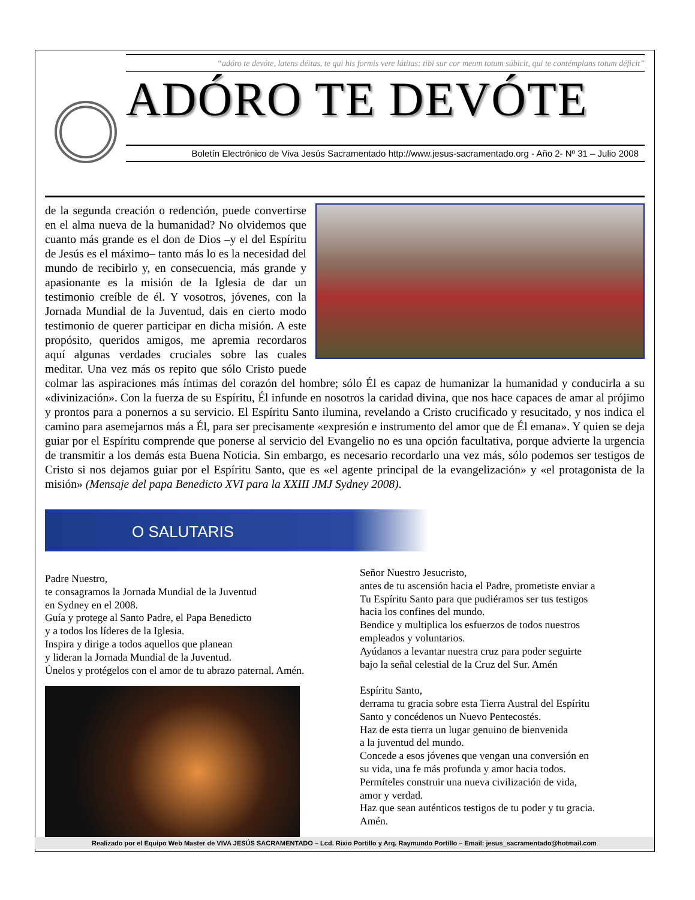“adóro te devóte, latens déitas, te qui his formis vere látitas: tibi sur cor meum totum súbicit, qui te contémplans totum déficit”
ADÓRO TE DEVÓTE
Boletín Electrónico de Viva Jesús Sacramentado http://www.jesus-sacramentado.org - Año 2- Nº 31 – Julio 2008
de la segunda creación o redención, puede convertirse en el alma nueva de la humanidad? No olvidemos que cuanto más grande es el don de Dios –y el del Espíritu de Jesús es el máximo– tanto más lo es la necesidad del mundo de recibirlo y, en consecuencia, más grande y apasionante es la misión de la Iglesia de dar un testimonio creíble de él. Y vosotros, jóvenes, con la Jornada Mundial de la Juventud, dais en cierto modo testimonio de querer participar en dicha misión. A este propósito, queridos amigos, me apremia recordaros aquí algunas verdades cruciales sobre las cuales meditar. Una vez más os repito que sólo Cristo puede colmar las aspiraciones más íntimas del corazón del hombre; sólo Él es capaz de humanizar la humanidad y conducirla a su «divinización». Con la fuerza de su Espíritu, Él infunde en nosotros la caridad divina, que nos hace capaces de amar al prójimo y prontos para a ponernos a su servicio. El Espíritu Santo ilumina, revelando a Cristo crucificado y resucitado, y nos indica el camino para asemejarnos más a Él, para ser precisamente «expresión e instrumento del amor que de Él emana». Y quien se deja guiar por el Espíritu comprende que ponerse al servicio del Evangelio no es una opción facultativa, porque advierte la urgencia de transmitir a los demás esta Buena Noticia. Sin embargo, es necesario recordarlo una vez más, sólo podemos ser testigos de Cristo si nos dejamos guiar por el Espíritu Santo, que es «el agente principal de la evangelización» y «el protagonista de la misión» (Mensaje del papa Benedicto XVI para la XXIII JMJ Sydney 2008).
O SALUTARIS
Padre Nuestro,
te consagramos la Jornada Mundial de la Juventud
en Sydney en el 2008.
Guía y protege al Santo Padre, el Papa Benedicto
y a todos los líderes de la Iglesia.
Inspira y dirige a todos aquellos que planean
y lideran la Jornada Mundial de la Juventud.
Únelos y protégelos con el amor de tu abrazo paternal. Amén.
Señor Nuestro Jesucristo,
antes de tu ascensión hacia el Padre, prometiste enviar a
Tu Espíritu Santo para que pudiéramos ser tus testigos
hacia los confines del mundo.
Bendice y multiplica los esfuerzos de todos nuestros
empleados y voluntarios.
Ayúdanos a levantar nuestra cruz para poder seguirte
bajo la señal celestial de la Cruz del Sur. Amén
Espíritu Santo,
derrama tu gracia sobre esta Tierra Austral del Espíritu
Santo y concédenos un Nuevo Pentecostés.
Haz de esta tierra un lugar genuino de bienvenida
a la juventud del mundo.
Concede a esos jóvenes que vengan una conversión en
su vida, una fe más profunda y amor hacia todos.
Permíteles construir una nueva civilización de vida,
amor y verdad.
Haz que sean auténticos testigos de tu poder y tu gracia.
Amén.
Realizado por el Equipo Web Master de VIVA JESÚS SACRAMENTADO – Lcd. Rixio Portillo y Arq. Raymundo Portillo – Email: jesus_sacramentado@hotmail.com